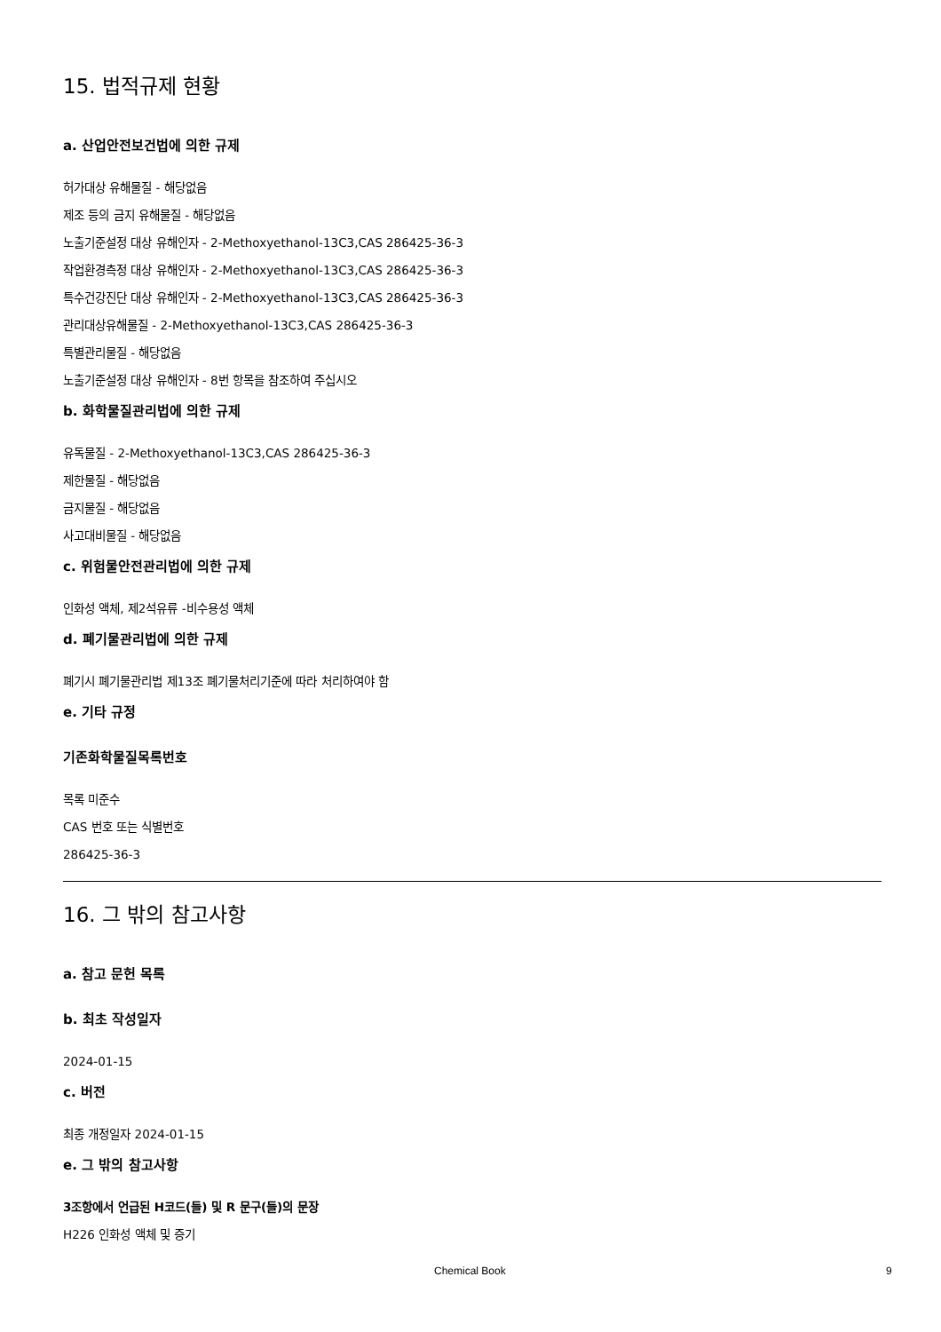15. 법적규제 현황
a. 산업안전보건법에 의한 규제
허가대상 유해물질 - 해당없음
제조 등의 금지 유해물질 - 해당없음
노출기준설정 대상 유해인자 - 2-Methoxyethanol-13C3,CAS 286425-36-3
작업환경측정 대상 유해인자 - 2-Methoxyethanol-13C3,CAS 286425-36-3
특수건강진단 대상 유해인자 - 2-Methoxyethanol-13C3,CAS 286425-36-3
관리대상유해물질 - 2-Methoxyethanol-13C3,CAS 286425-36-3
특별관리물질 - 해당없음
노출기준설정 대상 유해인자 - 8번 항목을 참조하여 주십시오
b. 화학물질관리법에 의한 규제
유독물질 - 2-Methoxyethanol-13C3,CAS 286425-36-3
제한물질 - 해당없음
금지물질 - 해당없음
사고대비물질 - 해당없음
c. 위험물안전관리법에 의한 규제
인화성 액체, 제2석유류 -비수용성 액체
d. 폐기물관리법에 의한 규제
폐기시 폐기물관리법 제13조 폐기물처리기준에 따라 처리하여야 함
e. 기타 규정
기존화학물질목록번호
목록 미준수
CAS 번호 또는 식별번호
286425-36-3
16. 그 밖의 참고사항
a. 참고 문헌 목록
b. 최초 작성일자
2024-01-15
c. 버전
최종 개정일자 2024-01-15
e. 그 밖의 참고사항
3조항에서 언급된 H코드(들) 및 R 문구(들)의 문장
H226 인화성 액체 및 증기
Chemical Book 9